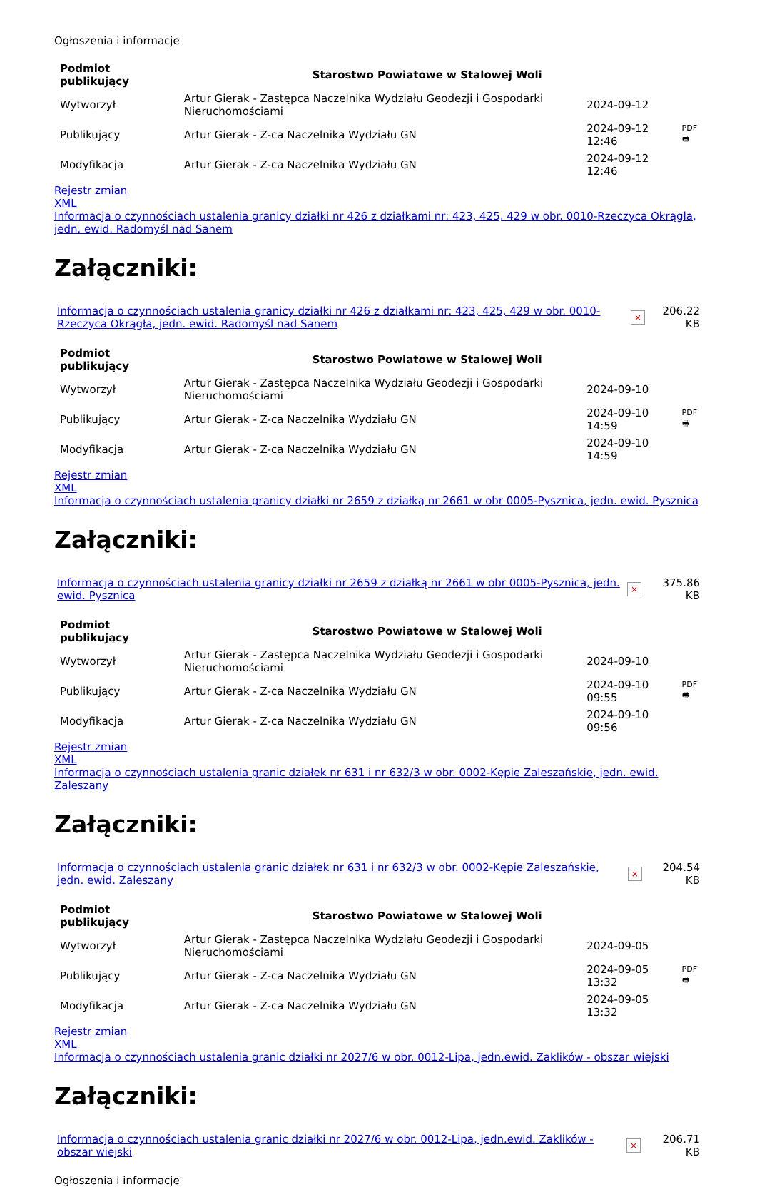Ogłoszenia i informacje
| Podmiot publikujący | Starostwo Powiatowe w Stalowej Woli | | |
| Wytworzył | Artur Gierak - Zastępca Naczelnika Wydziału Geodezji i Gospodarki Nieruchomościami | 2024-09-12 | PDF 🖶 |
| Publikujący | Artur Gierak - Z-ca Naczelnika Wydziału GN | 2024-09-12 12:46 | |
| Modyfikacja | Artur Gierak - Z-ca Naczelnika Wydziału GN | 2024-09-12 12:46 | |
Rejestr zmian
XML
Informacja o czynnościach ustalenia granicy działki nr 426 z działkami nr: 423, 425, 429 w obr. 0010-Rzeczyca Okrągła, jedn. ewid. Radomyśl nad Sanem
Załączniki:
| Informacja o czynnościach ustalenia granicy działki nr 426 z działkami nr: 423, 425, 429 w obr. 0010-Rzeczyca Okrągła, jedn. ewid. Radomyśl nad Sanem | × | 206.22 KB |
| Podmiot publikujący | Starostwo Powiatowe w Stalowej Woli | | |
| Wytworzył | Artur Gierak - Zastępca Naczelnika Wydziału Geodezji i Gospodarki Nieruchomościami | 2024-09-10 | PDF 🖶 |
| Publikujący | Artur Gierak - Z-ca Naczelnika Wydziału GN | 2024-09-10 14:59 | |
| Modyfikacja | Artur Gierak - Z-ca Naczelnika Wydziału GN | 2024-09-10 14:59 | |
Rejestr zmian
XML
Informacja o czynnościach ustalenia granicy działki nr 2659 z działką nr 2661 w obr 0005-Pysznica, jedn. ewid. Pysznica
Załączniki:
| Informacja o czynnościach ustalenia granicy działki nr 2659 z działką nr 2661 w obr 0005-Pysznica, jedn. ewid. Pysznica | × | 375.86 KB |
| Podmiot publikujący | Starostwo Powiatowe w Stalowej Woli | | |
| Wytworzył | Artur Gierak - Zastępca Naczelnika Wydziału Geodezji i Gospodarki Nieruchomościami | 2024-09-10 | PDF 🖶 |
| Publikujący | Artur Gierak - Z-ca Naczelnika Wydziału GN | 2024-09-10 09:55 | |
| Modyfikacja | Artur Gierak - Z-ca Naczelnika Wydziału GN | 2024-09-10 09:56 | |
Rejestr zmian
XML
Informacja o czynnościach ustalenia granic działek nr 631 i nr 632/3 w obr. 0002-Kępie Zaleszańskie, jedn. ewid. Zaleszany
Załączniki:
| Informacja o czynnościach ustalenia granic działek nr 631 i nr 632/3 w obr. 0002-Kępie Zaleszańskie, jedn. ewid. Zaleszany | × | 204.54 KB |
| Podmiot publikujący | Starostwo Powiatowe w Stalowej Woli | | |
| Wytworzył | Artur Gierak - Zastępca Naczelnika Wydziału Geodezji i Gospodarki Nieruchomościami | 2024-09-05 | PDF 🖶 |
| Publikujący | Artur Gierak - Z-ca Naczelnika Wydziału GN | 2024-09-05 13:32 | |
| Modyfikacja | Artur Gierak - Z-ca Naczelnika Wydziału GN | 2024-09-05 13:32 | |
Rejestr zmian
XML
Informacja o czynnościach ustalenia granic działki nr 2027/6 w obr. 0012-Lipa, jedn.ewid. Zaklików - obszar wiejski
Załączniki:
| Informacja o czynnościach ustalenia granic działki nr 2027/6 w obr. 0012-Lipa, jedn.ewid. Zaklików - obszar wiejski | × | 206.71 KB |
Ogłoszenia i informacje